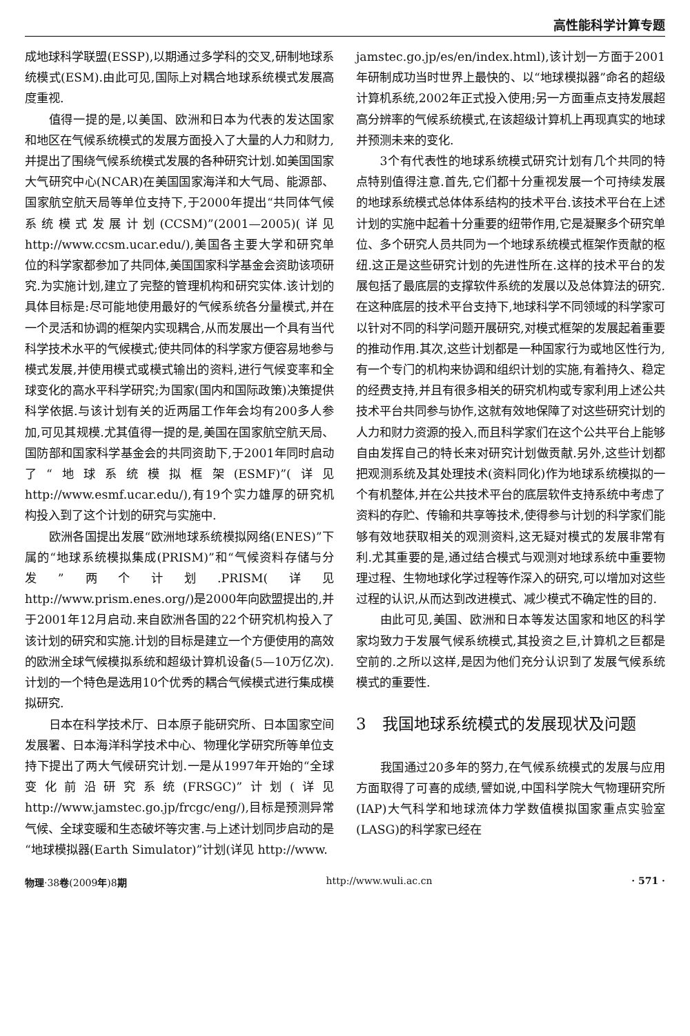高性能科学计算专题
成地球科学联盟(ESSP),以期通过多学科的交叉,研制地球系统模式(ESM).由此可见,国际上对耦合地球系统模式发展高度重视.
值得一提的是,以美国、欧洲和日本为代表的发达国家和地区在气候系统模式的发展方面投入了大量的人力和财力,并提出了围绕气候系统模式发展的各种研究计划.如美国国家大气研究中心(NCAR)在美国国家海洋和大气局、能源部、国家航空航天局等单位支持下,于2000年提出“共同体气候系统模式发展计划(CCSM)”(2001—2005)(详见 http://www.ccsm.ucar.edu/),美国各主要大学和研究单位的科学家都参加了共同体,美国国家科学基金会资助该项研究.为实施计划,建立了完整的管理机构和研究实体.该计划的具体目标是:尽可能地使用最好的气候系统各分量模式,并在一个灵活和协调的框架内实现耦合,从而发展出一个具有当代科学技术水平的气候模式;使共同体的科学家方便容易地参与模式发展,并使用模式或模式输出的资料,进行气候变率和全球变化的高水平科学研究;为国家(国内和国际政策)决策提供科学依据.与该计划有关的近两届工作年会均有200多人参加,可见其规模.尤其值得一提的是,美国在国家航空航天局、国防部和国家科学基金会的共同资助下,于2001年同时启动了“地球系统模拟框架(ESMF)”(详见 http://www.esmf.ucar.edu/),有19个实力雄厚的研究机构投入到了这个计划的研究与实施中.
欧洲各国提出发展“欧洲地球系统模拟网络(ENES)”下属的“地球系统模拟集成(PRISM)”和“气候资料存储与分发”两个计划.PRISM(详见 http://www.prism.enes.org/)是2000年向欧盟提出的,并于2001年12月启动.来自欧洲各国的22个研究机构投入了该计划的研究和实施.计划的目标是建立一个方便使用的高效的欧洲全球气候模拟系统和超级计算机设备(5—10万亿次).计划的一个特色是选用10个优秀的耦合气候模式进行集成模拟研究.
日本在科学技术厅、日本原子能研究所、日本国家空间发展署、日本海洋科学技术中心、物理化学研究所等单位支持下提出了两大气候研究计划.一是从1997年开始的“全球变化前沿研究系统(FRSGC)”计划(详见 http://www.jamstec.go.jp/frcgc/eng/),目标是预测异常气候、全球变暖和生态破坏等灾害.与上述计划同步启动的是“地球模拟器(Earth Simulator)”计划(详见 http://www.
jamstec.go.jp/es/en/index.html),该计划一方面于2001年研制成功当时世界上最快的、以“地球模拟器”命名的超级计算机系统,2002年正式投入使用;另一方面重点支持发展超高分辨率的气候系统模式,在该超级计算机上再现真实的地球并预测未来的变化.
3个有代表性的地球系统模式研究计划有几个共同的特点特别值得注意.首先,它们都十分重视发展一个可持续发展的地球系统模式总体体系结构的技术平台.该技术平台在上述计划的实施中起着十分重要的纽带作用,它是凝聚多个研究单位、多个研究人员共同为一个地球系统模式框架作贡献的枢纽.这正是这些研究计划的先进性所在.这样的技术平台的发展包括了最底层的支撑软件系统的发展以及总体算法的研究.在这种底层的技术平台支持下,地球科学不同领域的科学家可以针对不同的科学问题开展研究,对模式框架的发展起着重要的推动作用.其次,这些计划都是一种国家行为或地区性行为,有一个专门的机构来协调和组织计划的实施,有着持久、稳定的经费支持,并且有很多相关的研究机构或专家利用上述公共技术平台共同参与协作,这就有效地保障了对这些研究计划的人力和财力资源的投入,而且科学家们在这个公共平台上能够自由发挥自己的特长来对研究计划做贡献.另外,这些计划都把观测系统及其处理技术(资料同化)作为地球系统模拟的一个有机整体,并在公共技术平台的底层软件支持系统中考虑了资料的存贮、传输和共享等技术,使得参与计划的科学家们能够有效地获取相关的观测资料,这无疑对模式的发展非常有利.尤其重要的是,通过结合模式与观测对地球系统中重要物理过程、生物地球化学过程等作深入的研究,可以增加对这些过程的认识,从而达到改进模式、减少模式不确定性的目的.
由此可见,美国、欧洲和日本等发达国家和地区的科学家均致力于发展气候系统模式,其投资之巨,计算机之巨都是空前的.之所以这样,是因为他们充分认识到了发展气候系统模式的重要性.
3　我国地球系统模式的发展现状及问题
我国通过20多年的努力,在气候系统模式的发展与应用方面取得了可喜的成绩,譬如说,中国科学院大气物理研究所(IAP)大气科学和地球流体力学数值模拟国家重点实验室(LASG)的科学家已经在
物理·38卷(2009年)8期 http://www.wuli.ac.cn · 571 ·